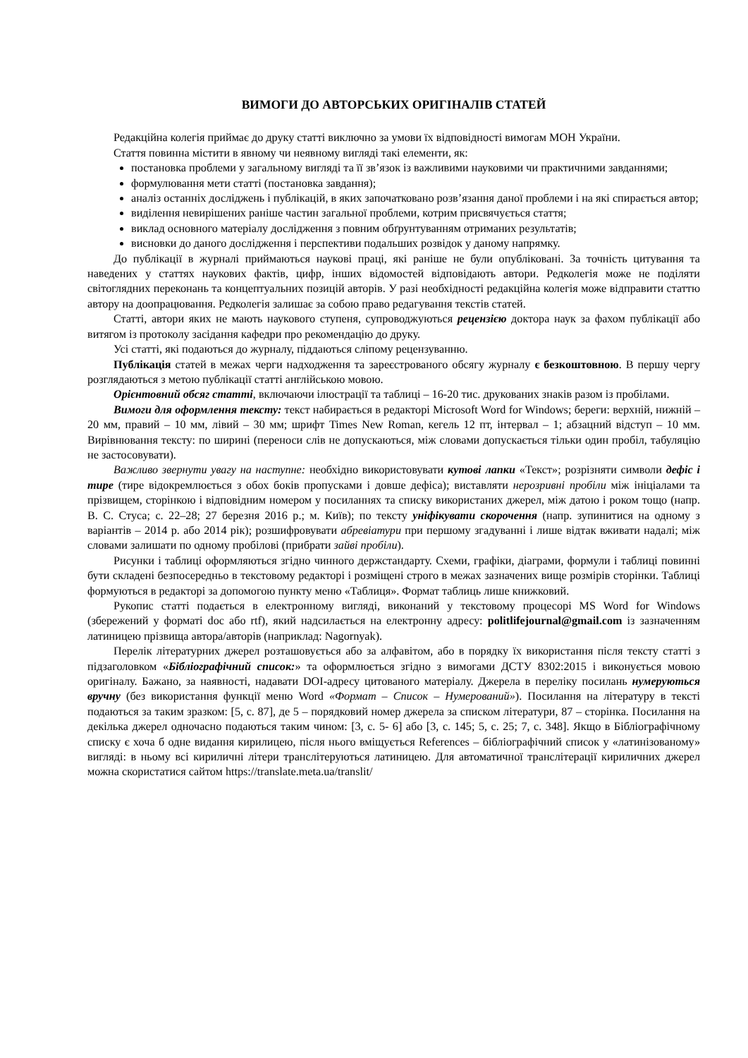ВИМОГИ ДО АВТОРСЬКИХ ОРИГІНАЛІВ СТАТЕЙ
Редакційна колегія приймає до друку статті виключно за умови їх відповідності вимогам МОН України.
Стаття повинна містити в явному чи неявному вигляді такі елементи, як:
постановка проблеми у загальному вигляді та її зв’язок із важливими науковими чи практичними завданнями;
формулювання мети статті (постановка завдання);
аналіз останніх досліджень і публікацій, в яких започатковано розв’язання даної проблеми і на які спирається автор;
виділення невирішених раніше частин загальної проблеми, котрим присвячується стаття;
виклад основного матеріалу дослідження з повним обґрунтуванням отриманих результатів;
висновки до даного дослідження і перспективи подальших розвідок у даному напрямку.
До публікації в журналі приймаються наукові праці, які раніше не були опубліковані. За точність цитування та наведених у статтях наукових фактів, цифр, інших відомостей відповідають автори. Редколегія може не поділяти світоглядних переконань та концептуальних позицій авторів. У разі необхідності редакційна колегія може відправити статтю автору на доопрацювання. Редколегія залишає за собою право редагування текстів статей.
Статті, автори яких не мають наукового ступеня, супроводжуються рецензією доктора наук за фахом публікації або витягом із протоколу засідання кафедри про рекомендацію до друку.
Усі статті, які подаються до журналу, піддаються сліпому рецензуванню.
Публікація статей в межах черги надходження та зареєстрованого обсягу журналу є безкоштовною. В першу чергу розглядаються з метою публікації статті англійською мовою.
Орієнтовний обсяг статті, включаючи ілюстрації та таблиці – 16-20 тис. друкованих знаків разом із пробілами.
Вимоги для оформлення тексту: текст набирається в редакторі Microsoft Word for Windows; береги: верхній, нижній – 20 мм, правий – 10 мм, лівий – 30 мм; шрифт Times New Roman, кегель 12 пт, інтервал – 1; абзацний відступ – 10 мм. Вирівнювання тексту: по ширині (переноси слів не допускаються, між словами допускається тільки один пробіл, табуляцію не застосовувати).
Важливо звернути увагу на наступне: необхідно використовувати кутові лапки «Текст»; розрізняти символи дефіс і тире (тире відокремлюється з обох боків пропусками і довше дефіса); виставляти нерозривні пробіли між ініціалами та прізвищем, сторінкою і відповідним номером у посиланнях та списку використаних джерел, між датою і роком тощо (напр. В. С. Стуса; с. 22–28; 27 березня 2016 р.; м. Київ); по тексту уніфікувати скорочення (напр. зупинитися на одному з варіантів – 2014 р. або 2014 рік); розшифровувати абревіатури при першому згадуванні і лише відтак вживати надалі; між словами залишати по одному пробілові (прибрати зайві пробіли).
Рисунки і таблиці оформляються згідно чинного держстандарту. Схеми, графіки, діаграми, формули і таблиці повинні бути складені безпосередньо в текстовому редакторі і розміщені строго в межах зазначених вище розмірів сторінки. Таблиці формуються в редакторі за допомогою пункту меню «Таблиця». Формат таблиць лише книжковий.
Рукопис статті подається в електронному вигляді, виконаний у текстовому процесорі MS Word for Windows (збережений у форматі doc або rtf), який надсилається на електронну адресу: politlifejournal@gmail.com із зазначенням латиницею прізвища автора/авторів (наприклад: Nagornyak).
Перелік літературних джерел розташовується або за алфавітом, або в порядку їх використання після тексту статті з підзаголовком «Бібліографічний список:» та оформлюється згідно з вимогами ДСТУ 8302:2015 і виконується мовою оригіналу. Бажано, за наявності, надавати DOI-адресу цитованого матеріалу. Джерела в переліку посилань нумеруються вручну (без використання функції меню Word «Формат – Список – Нумерований»). Посилання на літературу в тексті подаються за таким зразком: [5, с. 87], де 5 – порядковий номер джерела за списком літератури, 87 – сторінка. Посилання на декілька джерел одночасно подаються таким чином: [3, с. 5- 6] або [3, с. 145; 5, с. 25; 7, с. 348]. Якщо в Бібліографічному списку є хоча б одне видання кирилицею, після нього вміщується References – бібліографічний список у «латинізованому» вигляді: в ньому всі кириличні літери транслітеруються латиницею. Для автоматичної транслітерації кириличних джерел можна скористатися сайтом https://translate.meta.ua/translit/